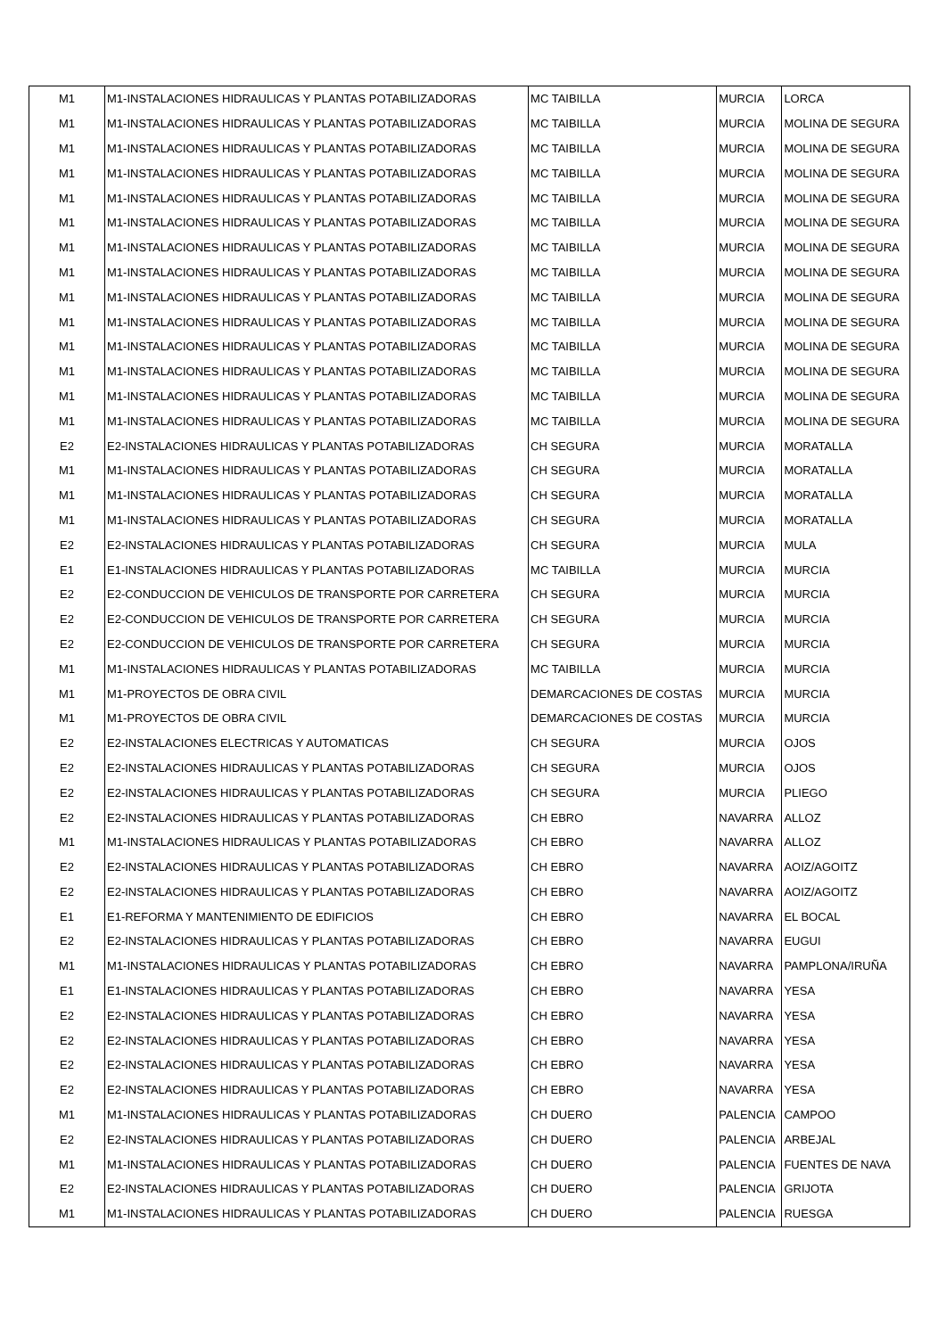| M1 | M1-INSTALACIONES HIDRAULICAS Y PLANTAS POTABILIZADORAS | MC TAIBILLA | MURCIA | LORCA |
| M1 | M1-INSTALACIONES HIDRAULICAS Y PLANTAS POTABILIZADORAS | MC TAIBILLA | MURCIA | MOLINA DE SEGURA |
| M1 | M1-INSTALACIONES HIDRAULICAS Y PLANTAS POTABILIZADORAS | MC TAIBILLA | MURCIA | MOLINA DE SEGURA |
| M1 | M1-INSTALACIONES HIDRAULICAS Y PLANTAS POTABILIZADORAS | MC TAIBILLA | MURCIA | MOLINA DE SEGURA |
| M1 | M1-INSTALACIONES HIDRAULICAS Y PLANTAS POTABILIZADORAS | MC TAIBILLA | MURCIA | MOLINA DE SEGURA |
| M1 | M1-INSTALACIONES HIDRAULICAS Y PLANTAS POTABILIZADORAS | MC TAIBILLA | MURCIA | MOLINA DE SEGURA |
| M1 | M1-INSTALACIONES HIDRAULICAS Y PLANTAS POTABILIZADORAS | MC TAIBILLA | MURCIA | MOLINA DE SEGURA |
| M1 | M1-INSTALACIONES HIDRAULICAS Y PLANTAS POTABILIZADORAS | MC TAIBILLA | MURCIA | MOLINA DE SEGURA |
| M1 | M1-INSTALACIONES HIDRAULICAS Y PLANTAS POTABILIZADORAS | MC TAIBILLA | MURCIA | MOLINA DE SEGURA |
| M1 | M1-INSTALACIONES HIDRAULICAS Y PLANTAS POTABILIZADORAS | MC TAIBILLA | MURCIA | MOLINA DE SEGURA |
| M1 | M1-INSTALACIONES HIDRAULICAS Y PLANTAS POTABILIZADORAS | MC TAIBILLA | MURCIA | MOLINA DE SEGURA |
| M1 | M1-INSTALACIONES HIDRAULICAS Y PLANTAS POTABILIZADORAS | MC TAIBILLA | MURCIA | MOLINA DE SEGURA |
| M1 | M1-INSTALACIONES HIDRAULICAS Y PLANTAS POTABILIZADORAS | MC TAIBILLA | MURCIA | MOLINA DE SEGURA |
| M1 | M1-INSTALACIONES HIDRAULICAS Y PLANTAS POTABILIZADORAS | MC TAIBILLA | MURCIA | MOLINA DE SEGURA |
| E2 | E2-INSTALACIONES HIDRAULICAS Y PLANTAS POTABILIZADORAS | CH SEGURA | MURCIA | MORATALLA |
| M1 | M1-INSTALACIONES HIDRAULICAS Y PLANTAS POTABILIZADORAS | CH SEGURA | MURCIA | MORATALLA |
| M1 | M1-INSTALACIONES HIDRAULICAS Y PLANTAS POTABILIZADORAS | CH SEGURA | MURCIA | MORATALLA |
| M1 | M1-INSTALACIONES HIDRAULICAS Y PLANTAS POTABILIZADORAS | CH SEGURA | MURCIA | MORATALLA |
| E2 | E2-INSTALACIONES HIDRAULICAS Y PLANTAS POTABILIZADORAS | CH SEGURA | MURCIA | MULA |
| E1 | E1-INSTALACIONES HIDRAULICAS Y PLANTAS POTABILIZADORAS | MC TAIBILLA | MURCIA | MURCIA |
| E2 | E2-CONDUCCION DE VEHICULOS DE TRANSPORTE POR CARRETERA | CH SEGURA | MURCIA | MURCIA |
| E2 | E2-CONDUCCION DE VEHICULOS DE TRANSPORTE POR CARRETERA | CH SEGURA | MURCIA | MURCIA |
| E2 | E2-CONDUCCION DE VEHICULOS DE TRANSPORTE POR CARRETERA | CH SEGURA | MURCIA | MURCIA |
| M1 | M1-INSTALACIONES HIDRAULICAS Y PLANTAS POTABILIZADORAS | MC TAIBILLA | MURCIA | MURCIA |
| M1 | M1-PROYECTOS DE OBRA CIVIL | DEMARCACIONES DE COSTAS | MURCIA | MURCIA |
| M1 | M1-PROYECTOS DE OBRA CIVIL | DEMARCACIONES DE COSTAS | MURCIA | MURCIA |
| E2 | E2-INSTALACIONES ELECTRICAS Y AUTOMATICAS | CH SEGURA | MURCIA | OJOS |
| E2 | E2-INSTALACIONES HIDRAULICAS Y PLANTAS POTABILIZADORAS | CH SEGURA | MURCIA | OJOS |
| E2 | E2-INSTALACIONES HIDRAULICAS Y PLANTAS POTABILIZADORAS | CH SEGURA | MURCIA | PLIEGO |
| E2 | E2-INSTALACIONES HIDRAULICAS Y PLANTAS POTABILIZADORAS | CH EBRO | NAVARRA | ALLOZ |
| M1 | M1-INSTALACIONES HIDRAULICAS Y PLANTAS POTABILIZADORAS | CH EBRO | NAVARRA | ALLOZ |
| E2 | E2-INSTALACIONES HIDRAULICAS Y PLANTAS POTABILIZADORAS | CH EBRO | NAVARRA | AOIZ/AGOITZ |
| E2 | E2-INSTALACIONES HIDRAULICAS Y PLANTAS POTABILIZADORAS | CH EBRO | NAVARRA | AOIZ/AGOITZ |
| E1 | E1-REFORMA Y MANTENIMIENTO DE EDIFICIOS | CH EBRO | NAVARRA | EL BOCAL |
| E2 | E2-INSTALACIONES HIDRAULICAS Y PLANTAS POTABILIZADORAS | CH EBRO | NAVARRA | EUGUI |
| M1 | M1-INSTALACIONES HIDRAULICAS Y PLANTAS POTABILIZADORAS | CH EBRO | NAVARRA | PAMPLONA/IRUÑA |
| E1 | E1-INSTALACIONES HIDRAULICAS Y PLANTAS POTABILIZADORAS | CH EBRO | NAVARRA | YESA |
| E2 | E2-INSTALACIONES HIDRAULICAS Y PLANTAS POTABILIZADORAS | CH EBRO | NAVARRA | YESA |
| E2 | E2-INSTALACIONES HIDRAULICAS Y PLANTAS POTABILIZADORAS | CH EBRO | NAVARRA | YESA |
| E2 | E2-INSTALACIONES HIDRAULICAS Y PLANTAS POTABILIZADORAS | CH EBRO | NAVARRA | YESA |
| E2 | E2-INSTALACIONES HIDRAULICAS Y PLANTAS POTABILIZADORAS | CH EBRO | NAVARRA | YESA |
| M1 | M1-INSTALACIONES HIDRAULICAS Y PLANTAS POTABILIZADORAS | CH DUERO | PALENCIA | CAMPOO |
| E2 | E2-INSTALACIONES HIDRAULICAS Y PLANTAS POTABILIZADORAS | CH DUERO | PALENCIA | ARBEJAL |
| M1 | M1-INSTALACIONES HIDRAULICAS Y PLANTAS POTABILIZADORAS | CH DUERO | PALENCIA | FUENTES DE NAVA |
| E2 | E2-INSTALACIONES HIDRAULICAS Y PLANTAS POTABILIZADORAS | CH DUERO | PALENCIA | GRIJOTA |
| M1 | M1-INSTALACIONES HIDRAULICAS Y PLANTAS POTABILIZADORAS | CH DUERO | PALENCIA | RUESGA |